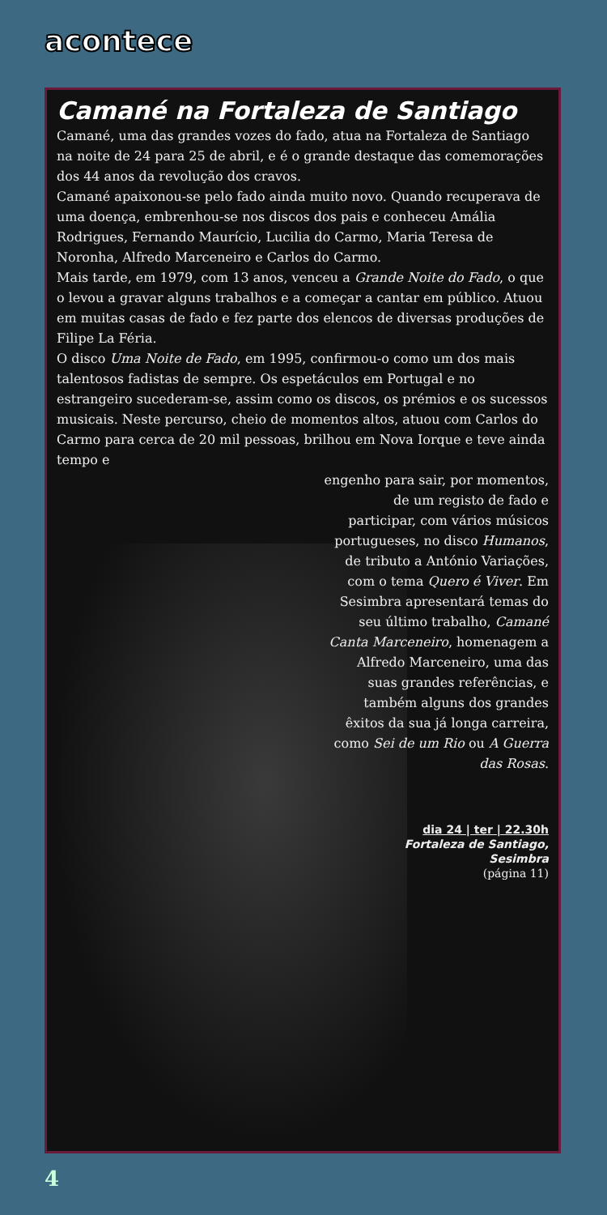acontece
Camané na Fortaleza de Santiago
Camané, uma das grandes vozes do fado, atua na Fortaleza de Santiago na noite de 24 para 25 de abril, e é o grande destaque das comemorações dos 44 anos da revolução dos cravos.
Camané apaixonou-se pelo fado ainda muito novo. Quando recuperava de uma doença, embrenhou-se nos discos dos pais e conheceu Amália Rodrigues, Fernando Maurício, Lucilia do Carmo, Maria Teresa de Noronha, Alfredo Marceneiro e Carlos do Carmo.
Mais tarde, em 1979, com 13 anos, venceu a Grande Noite do Fado, o que o levou a gravar alguns trabalhos e a começar a cantar em público. Atuou em muitas casas de fado e fez parte dos elencos de diversas produções de Filipe La Féria.
O disco Uma Noite de Fado, em 1995, confirmou-o como um dos mais talentosos fadistas de sempre. Os espetáculos em Portugal e no estrangeiro sucederam-se, assim como os discos, os prémios e os sucessos musicais. Neste percurso, cheio de momentos altos, atuou com Carlos do Carmo para cerca de 20 mil pessoas, brilhou em Nova Iorque e teve ainda tempo e
engenho para sair, por momentos, de um registo de fado e participar, com vários músicos portugueses, no disco Humanos, de tributo a António Variações, com o tema Quero é Viver. Em Sesimbra apresentará temas do seu último trabalho, Camané Canta Marceneiro, homenagem a Alfredo Marceneiro, uma das suas grandes referências, e também alguns dos grandes êxitos da sua já longa carreira, como Sei de um Rio ou A Guerra das Rosas.
dia 24 | ter | 22.30h
Fortaleza de Santiago,
Sesimbra
(página 11)
4